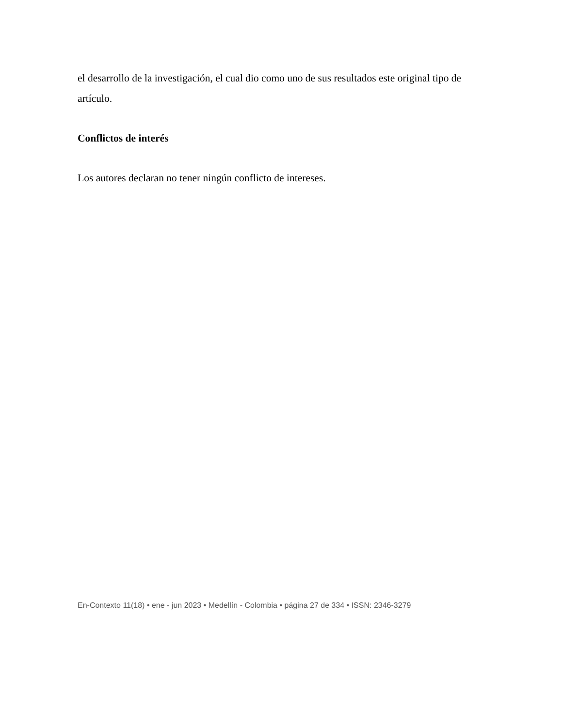el desarrollo de la investigación, el cual dio como uno de sus resultados este original tipo de artículo.
Conflictos de interés
Los autores declaran no tener ningún conflicto de intereses.
En-Contexto 11(18) • ene - jun 2023 • Medellín - Colombia • página 27 de 334 • ISSN: 2346-3279